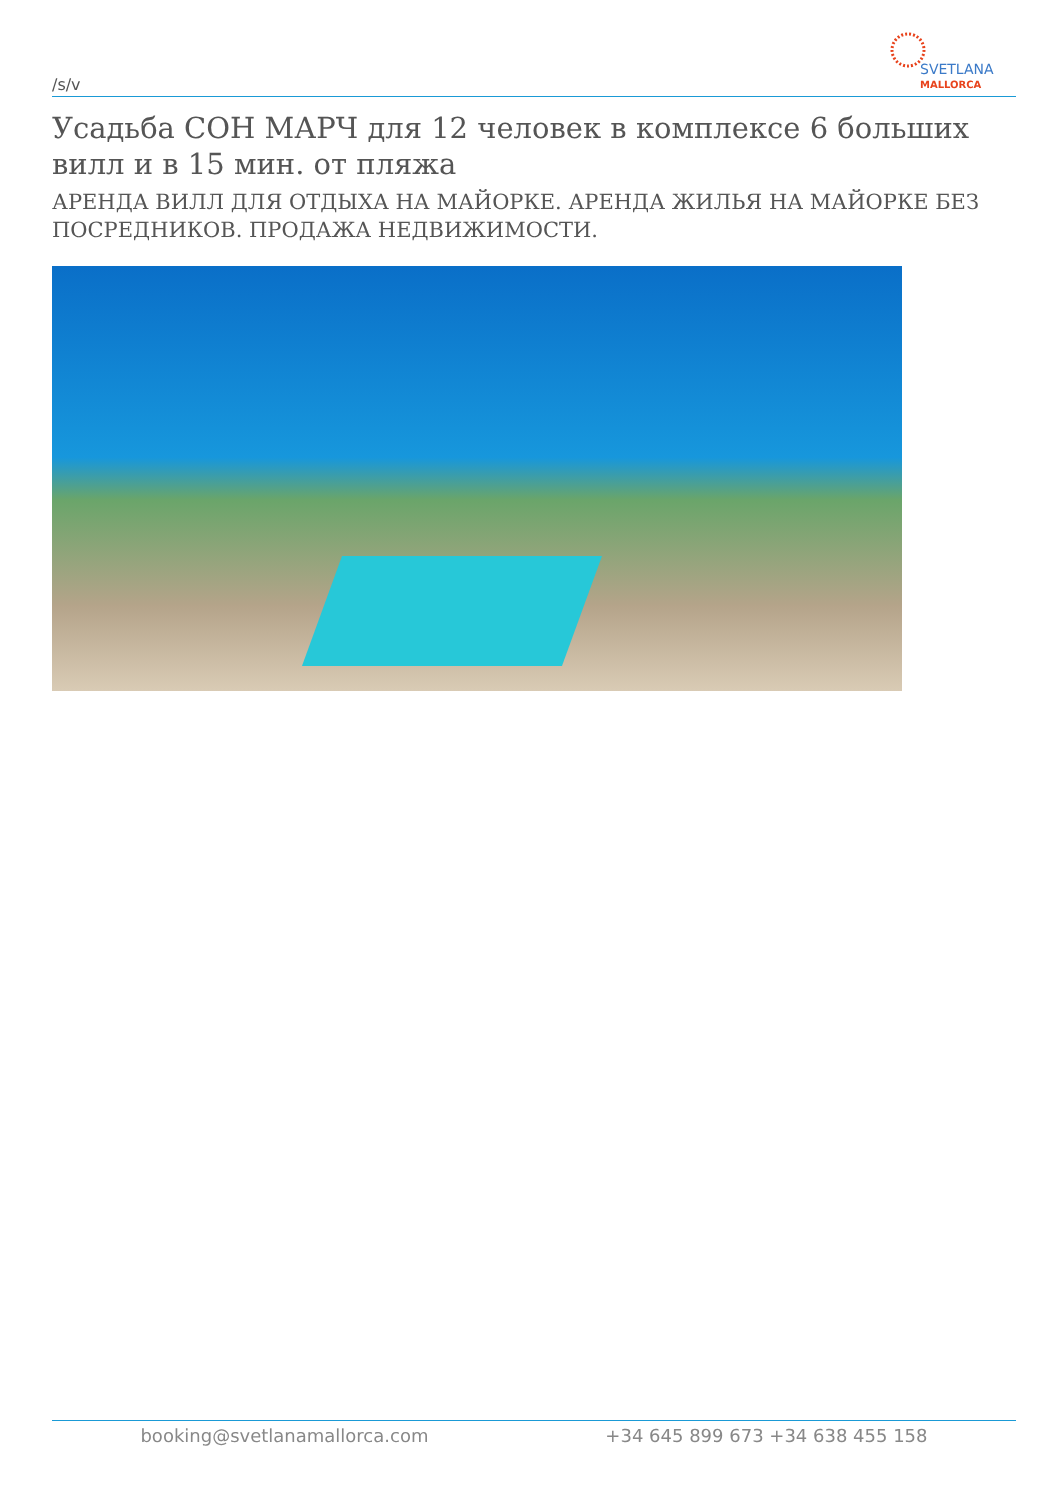/s/v
SVETLANA
MALLORCA
Усадьба СОН МАРЧ для 12 человек в комплексе 6 больших вилл и в 15 мин. от пляжа
АРЕНДА ВИЛЛ ДЛЯ ОТДЫХА НА МАЙОРКЕ. АРЕНДА ЖИЛЬЯ НА МАЙОРКЕ БЕЗ ПОСРЕДНИКОВ. ПРОДАЖА НЕДВИЖИМОСТИ.
booking@svetlanamallorca.com +34 645 899 673 +34 638 455 158